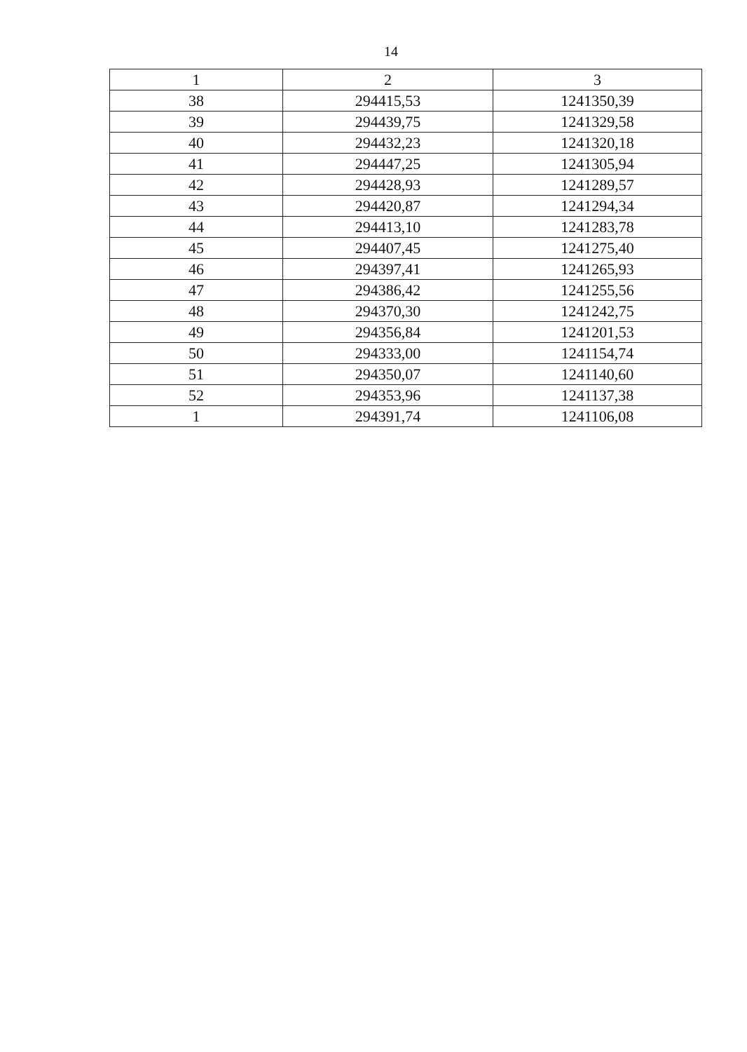14
| 1 | 2 | 3 |
| 38 | 294415,53 | 1241350,39 |
| 39 | 294439,75 | 1241329,58 |
| 40 | 294432,23 | 1241320,18 |
| 41 | 294447,25 | 1241305,94 |
| 42 | 294428,93 | 1241289,57 |
| 43 | 294420,87 | 1241294,34 |
| 44 | 294413,10 | 1241283,78 |
| 45 | 294407,45 | 1241275,40 |
| 46 | 294397,41 | 1241265,93 |
| 47 | 294386,42 | 1241255,56 |
| 48 | 294370,30 | 1241242,75 |
| 49 | 294356,84 | 1241201,53 |
| 50 | 294333,00 | 1241154,74 |
| 51 | 294350,07 | 1241140,60 |
| 52 | 294353,96 | 1241137,38 |
| 1 | 294391,74 | 1241106,08 |